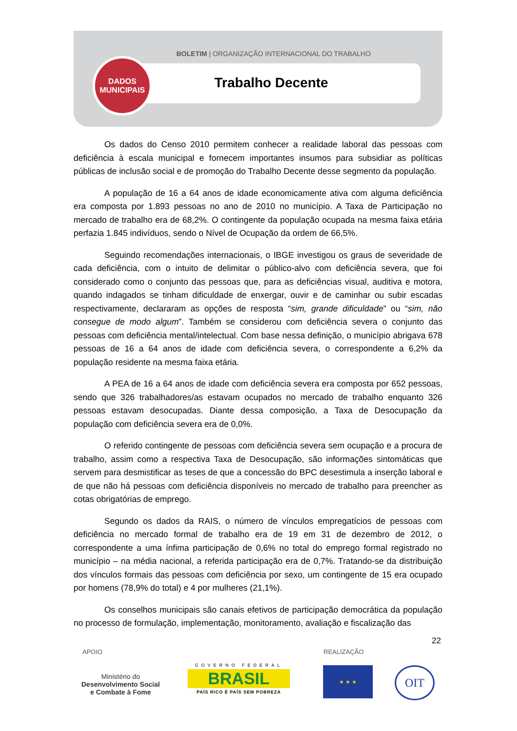BOLETIM | ORGANIZAÇÃO INTERNACIONAL DO TRABALHO
DADOS
MUNICIPAIS
Trabalho Decente
Os dados do Censo 2010 permitem conhecer a realidade laboral das pessoas com deficiência à escala municipal e fornecem importantes insumos para subsidiar as políticas públicas de inclusão social e de promoção do Trabalho Decente desse segmento da população.
A população de 16 a 64 anos de idade economicamente ativa com alguma deficiência era composta por 1.893 pessoas no ano de 2010 no município. A Taxa de Participação no mercado de trabalho era de 68,2%. O contingente da população ocupada na mesma faixa etária perfazia 1.845 indivíduos, sendo o Nível de Ocupação da ordem de 66,5%.
Seguindo recomendações internacionais, o IBGE investigou os graus de severidade de cada deficiência, com o intuito de delimitar o público-alvo com deficiência severa, que foi considerado como o conjunto das pessoas que, para as deficiências visual, auditiva e motora, quando indagados se tinham dificuldade de enxergar, ouvir e de caminhar ou subir escadas respectivamente, declararam as opções de resposta “sim, grande dificuldade” ou “sim, não consegue de modo algum”. Também se considerou com deficiência severa o conjunto das pessoas com deficiência mental/intelectual. Com base nessa definição, o município abrigava 678 pessoas de 16 a 64 anos de idade com deficiência severa, o correspondente a 6,2% da população residente na mesma faixa etária.
A PEA de 16 a 64 anos de idade com deficiência severa era composta por 652 pessoas, sendo que 326 trabalhadores/as estavam ocupados no mercado de trabalho enquanto 326 pessoas estavam desocupadas. Diante dessa composição, a Taxa de Desocupação da população com deficiência severa era de 0,0%.
O referido contingente de pessoas com deficiência severa sem ocupação e a procura de trabalho, assim como a respectiva Taxa de Desocupação, são informações sintomáticas que servem para desmistificar as teses de que a concessão do BPC desestimula a inserção laboral e de que não há pessoas com deficiência disponíveis no mercado de trabalho para preencher as cotas obrigatórias de emprego.
Segundo os dados da RAIS, o número de vínculos empregatícios de pessoas com deficiência no mercado formal de trabalho era de 19 em 31 de dezembro de 2012, o correspondente a uma ínfima participação de 0,6% no total do emprego formal registrado no município – na média nacional, a referida participação era de 0,7%. Tratando-se da distribuição dos vínculos formais das pessoas com deficiência por sexo, um contingente de 15 era ocupado por homens (78,9% do total) e 4 por mulheres (21,1%).
Os conselhos municipais são canais efetivos de participação democrática da população no processo de formulação, implementação, monitoramento, avaliação e fiscalização das
22
APOIO REALIZAÇÃO
Ministério do
Desenvolvimento Social
e Combate à Fome
GOVERNO FEDERAL
BRASIL
PAÍS RICO É PAÍS SEM POBREZA
★ ★ ★ OIT